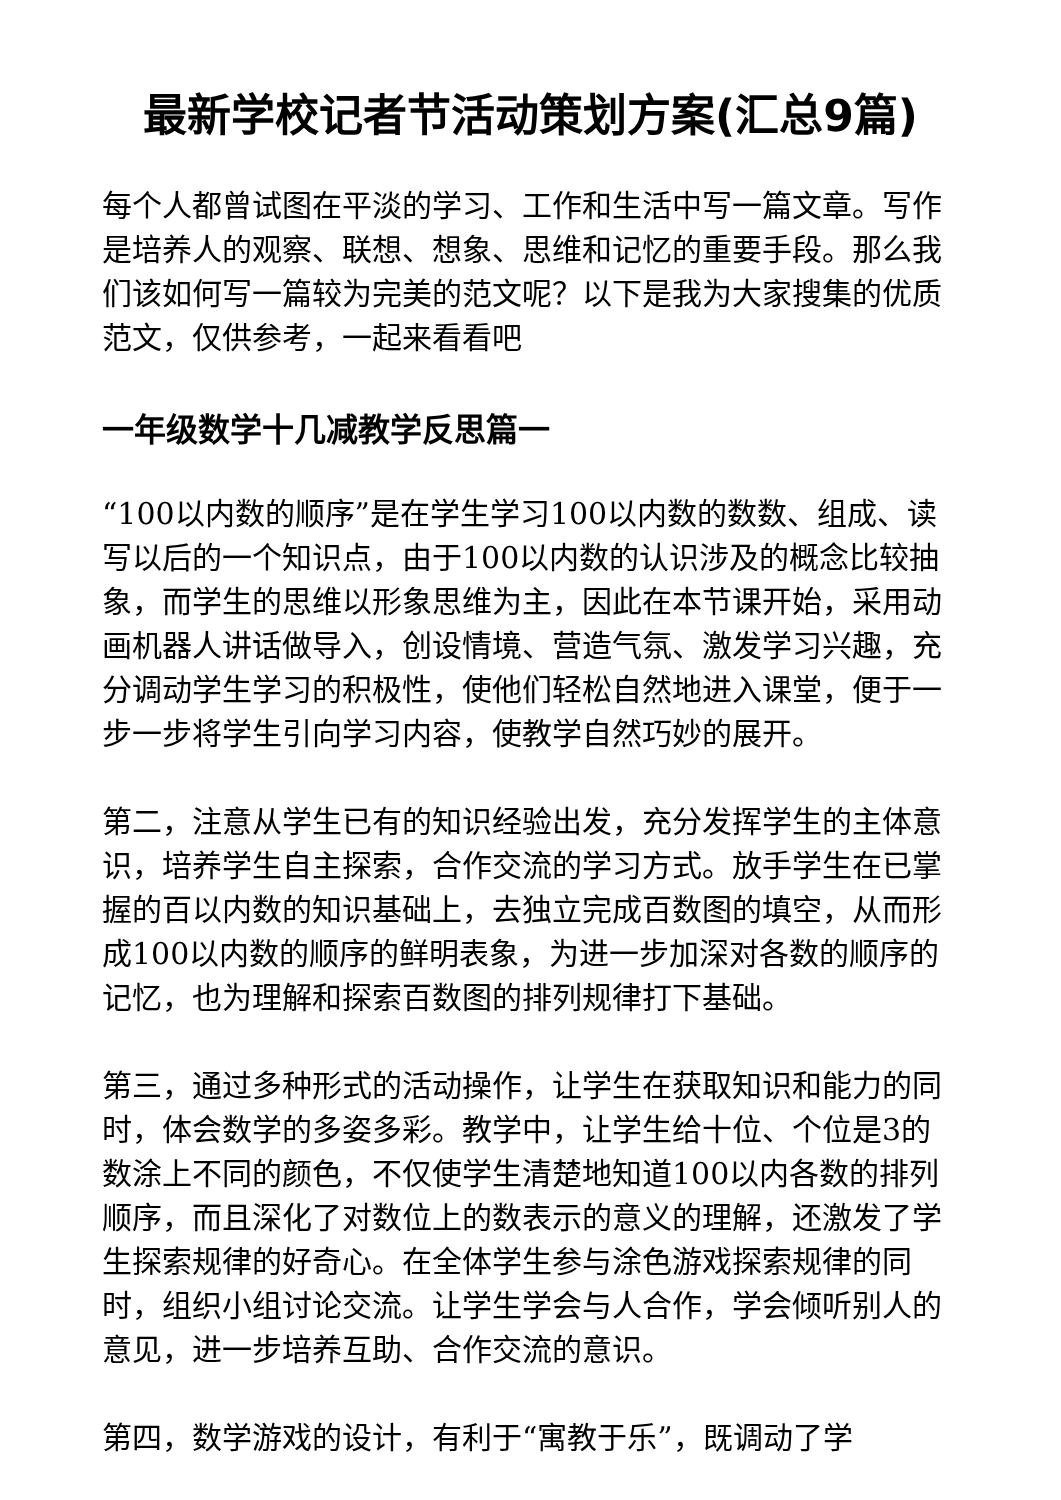最新学校记者节活动策划方案(汇总9篇)
每个人都曾试图在平淡的学习、工作和生活中写一篇文章。写作是培养人的观察、联想、想象、思维和记忆的重要手段。那么我们该如何写一篇较为完美的范文呢？以下是我为大家搜集的优质范文，仅供参考，一起来看看吧
一年级数学十几减教学反思篇一
“100以内数的顺序”是在学生学习100以内数的数数、组成、读写以后的一个知识点，由于100以内数的认识涉及的概念比较抽象，而学生的思维以形象思维为主，因此在本节课开始，采用动画机器人讲话做导入，创设情境、营造气氛、激发学习兴趣，充分调动学生学习的积极性，使他们轻松自然地进入课堂，便于一步一步将学生引向学习内容，使教学自然巧妙的展开。
第二，注意从学生已有的知识经验出发，充分发挥学生的主体意识，培养学生自主探索，合作交流的学习方式。放手学生在已掌握的百以内数的知识基础上，去独立完成百数图的填空，从而形成100以内数的顺序的鲜明表象，为进一步加深对各数的顺序的记忆，也为理解和探索百数图的排列规律打下基础。
第三，通过多种形式的活动操作，让学生在获取知识和能力的同时，体会数学的多姿多彩。教学中，让学生给十位、个位是3的数涂上不同的颜色，不仅使学生清楚地知道100以内各数的排列顺序，而且深化了对数位上的数表示的意义的理解，还激发了学生探索规律的好奇心。在全体学生参与涂色游戏探索规律的同时，组织小组讨论交流。让学生学会与人合作，学会倾听别人的意见，进一步培养互助、合作交流的意识。
第四，数学游戏的设计，有利于“寓教于乐”，既调动了学